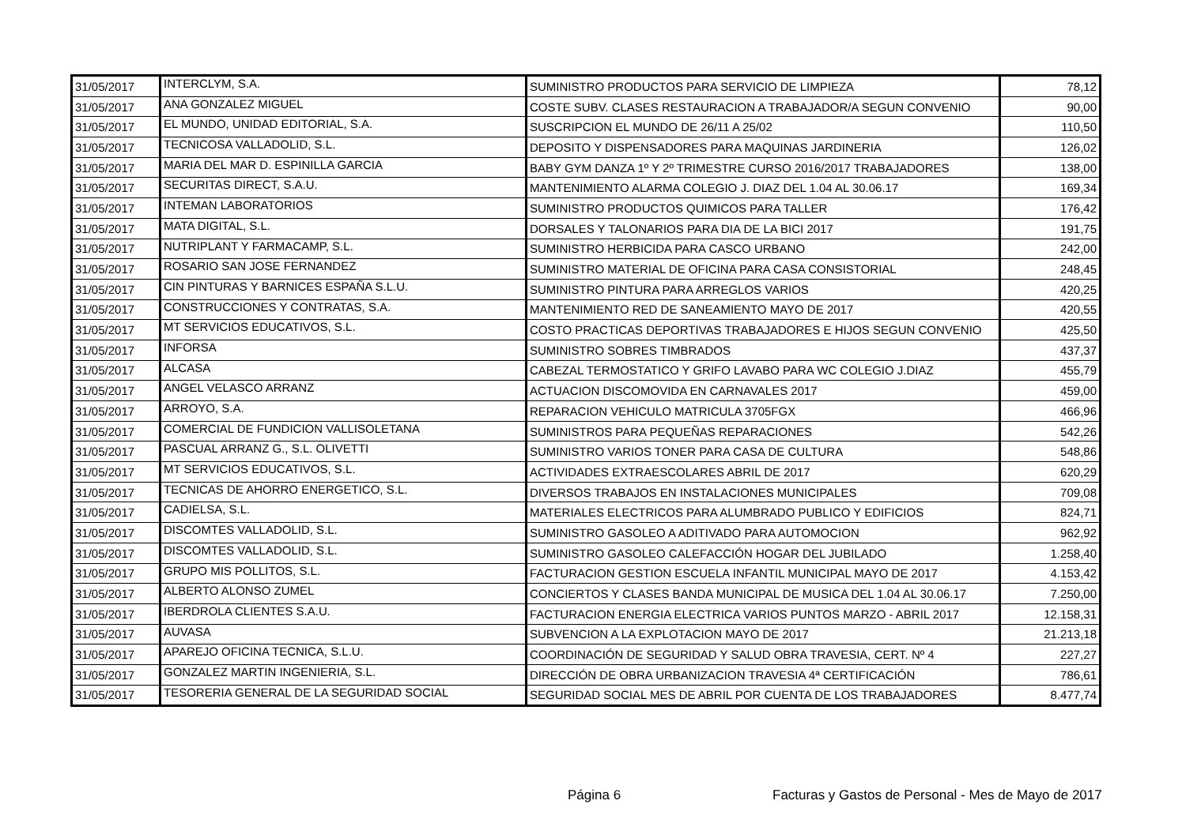| 31/05/2017 | INTERCLYM, S.A. | SUMINISTRO PRODUCTOS PARA SERVICIO DE LIMPIEZA | 78,12 |
| 31/05/2017 | ANA GONZALEZ MIGUEL | COSTE SUBV. CLASES RESTAURACION A TRABAJADOR/A SEGUN CONVENIO | 90,00 |
| 31/05/2017 | EL MUNDO, UNIDAD EDITORIAL, S.A. | SUSCRIPCION EL MUNDO DE 26/11 A 25/02 | 110,50 |
| 31/05/2017 | TECNICOSA VALLADOLID, S.L. | DEPOSITO Y DISPENSADORES PARA MAQUINAS JARDINERIA | 126,02 |
| 31/05/2017 | MARIA DEL MAR D. ESPINILLA GARCIA | BABY GYM DANZA 1º Y 2º TRIMESTRE CURSO 2016/2017 TRABAJADORES | 138,00 |
| 31/05/2017 | SECURITAS DIRECT, S.A.U. | MANTENIMIENTO ALARMA COLEGIO J. DIAZ DEL 1.04 AL 30.06.17 | 169,34 |
| 31/05/2017 | INTEMAN LABORATORIOS | SUMINISTRO PRODUCTOS QUIMICOS PARA TALLER | 176,42 |
| 31/05/2017 | MATA DIGITAL, S.L. | DORSALES Y TALONARIOS PARA DIA DE LA BICI 2017 | 191,75 |
| 31/05/2017 | NUTRIPLANT Y FARMACAMP, S.L. | SUMINISTRO HERBICIDA PARA CASCO URBANO | 242,00 |
| 31/05/2017 | ROSARIO SAN JOSE FERNANDEZ | SUMINISTRO MATERIAL DE OFICINA PARA CASA CONSISTORIAL | 248,45 |
| 31/05/2017 | CIN PINTURAS Y BARNICES ESPAÑA S.L.U. | SUMINISTRO PINTURA PARA ARREGLOS VARIOS | 420,25 |
| 31/05/2017 | CONSTRUCCIONES Y CONTRATAS, S.A. | MANTENIMIENTO RED DE SANEAMIENTO MAYO DE 2017 | 420,55 |
| 31/05/2017 | MT SERVICIOS EDUCATIVOS, S.L. | COSTO PRACTICAS DEPORTIVAS TRABAJADORES E HIJOS SEGUN CONVENIO | 425,50 |
| 31/05/2017 | INFORSA | SUMINISTRO SOBRES TIMBRADOS | 437,37 |
| 31/05/2017 | ALCASA | CABEZAL TERMOSTATICO Y GRIFO LAVABO PARA WC COLEGIO J.DIAZ | 455,79 |
| 31/05/2017 | ANGEL VELASCO ARRANZ | ACTUACION DISCOMOVIDA EN CARNAVALES 2017 | 459,00 |
| 31/05/2017 | ARROYO, S.A. | REPARACION VEHICULO MATRICULA 3705FGX | 466,96 |
| 31/05/2017 | COMERCIAL DE FUNDICION VALLISOLETANA | SUMINISTROS PARA PEQUEÑAS REPARACIONES | 542,26 |
| 31/05/2017 | PASCUAL ARRANZ G., S.L. OLIVETTI | SUMINISTRO VARIOS TONER PARA CASA DE CULTURA | 548,86 |
| 31/05/2017 | MT SERVICIOS EDUCATIVOS, S.L. | ACTIVIDADES EXTRAESCOLARES ABRIL DE 2017 | 620,29 |
| 31/05/2017 | TECNICAS DE AHORRO ENERGETICO, S.L. | DIVERSOS TRABAJOS EN INSTALACIONES MUNICIPALES | 709,08 |
| 31/05/2017 | CADIELSA, S.L. | MATERIALES ELECTRICOS PARA ALUMBRADO PUBLICO Y EDIFICIOS | 824,71 |
| 31/05/2017 | DISCOMTES VALLADOLID, S.L. | SUMINISTRO GASOLEO A ADITIVADO PARA AUTOMOCION | 962,92 |
| 31/05/2017 | DISCOMTES VALLADOLID, S.L. | SUMINISTRO GASOLEO CALEFACCIÓN HOGAR DEL JUBILADO | 1.258,40 |
| 31/05/2017 | GRUPO MIS POLLITOS, S.L. | FACTURACION GESTION ESCUELA INFANTIL MUNICIPAL MAYO DE 2017 | 4.153,42 |
| 31/05/2017 | ALBERTO ALONSO ZUMEL | CONCIERTOS Y CLASES BANDA MUNICIPAL DE MUSICA DEL 1.04 AL 30.06.17 | 7.250,00 |
| 31/05/2017 | IBERDROLA CLIENTES S.A.U. | FACTURACION ENERGIA ELECTRICA VARIOS PUNTOS MARZO - ABRIL 2017 | 12.158,31 |
| 31/05/2017 | AUVASA | SUBVENCION A LA EXPLOTACION MAYO DE 2017 | 21.213,18 |
| 31/05/2017 | APAREJO OFICINA TECNICA, S.L.U. | COORDINACIÓN DE SEGURIDAD Y SALUD OBRA TRAVESIA, CERT. Nº 4 | 227,27 |
| 31/05/2017 | GONZALEZ MARTIN INGENIERIA, S.L. | DIRECCIÓN DE OBRA URBANIZACION TRAVESIA 4ª CERTIFICACIÓN | 786,61 |
| 31/05/2017 | TESORERIA GENERAL DE LA SEGURIDAD SOCIAL | SEGURIDAD SOCIAL MES DE ABRIL POR CUENTA DE LOS TRABAJADORES | 8.477,74 |
Página 6
Facturas y Gastos de Personal - Mes de Mayo de 2017